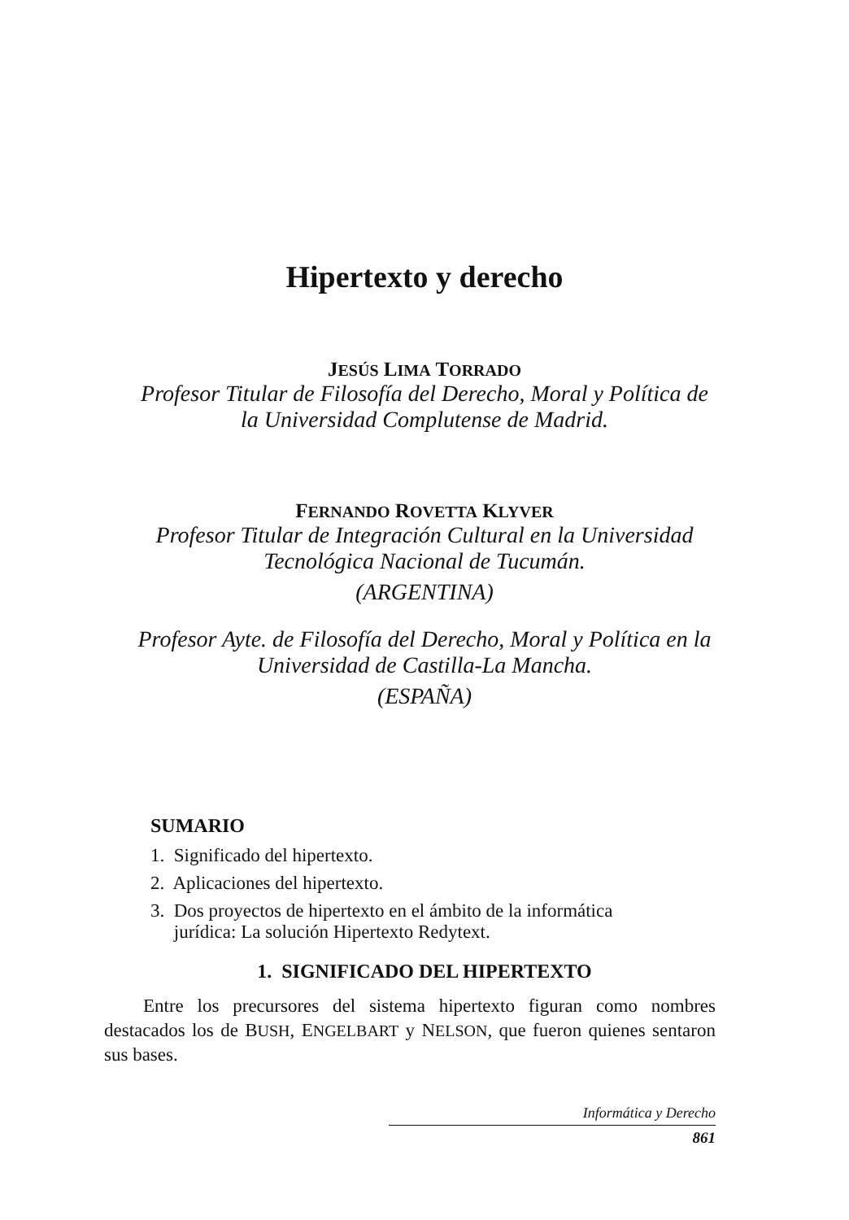Hipertexto y derecho
JESÚS LIMA TORRADO
Profesor Titular de Filosofía del Derecho, Moral y Política de
la Universidad Complutense de Madrid.
FERNANDO ROVETTA KLYVER
Profesor Titular de Integración Cultural en la Universidad
Tecnológica Nacional de Tucumán.
(ARGENTINA)
Profesor Ayte. de Filosofía del Derecho, Moral y Política en la
Universidad de Castilla-La Mancha.
(ESPAÑA)
SUMARIO
1. Significado del hipertexto.
2. Aplicaciones del hipertexto.
3. Dos proyectos de hipertexto en el ámbito de la informática
jurídica: La solución Hipertexto Redytext.
1. SIGNIFICADO DEL HIPERTEXTO
Entre los precursores del sistema hipertexto figuran como nombres destacados los de BUSH, ENGELBART y NELSON, que fueron quienes sentaron sus bases.
Informática y Derecho
861